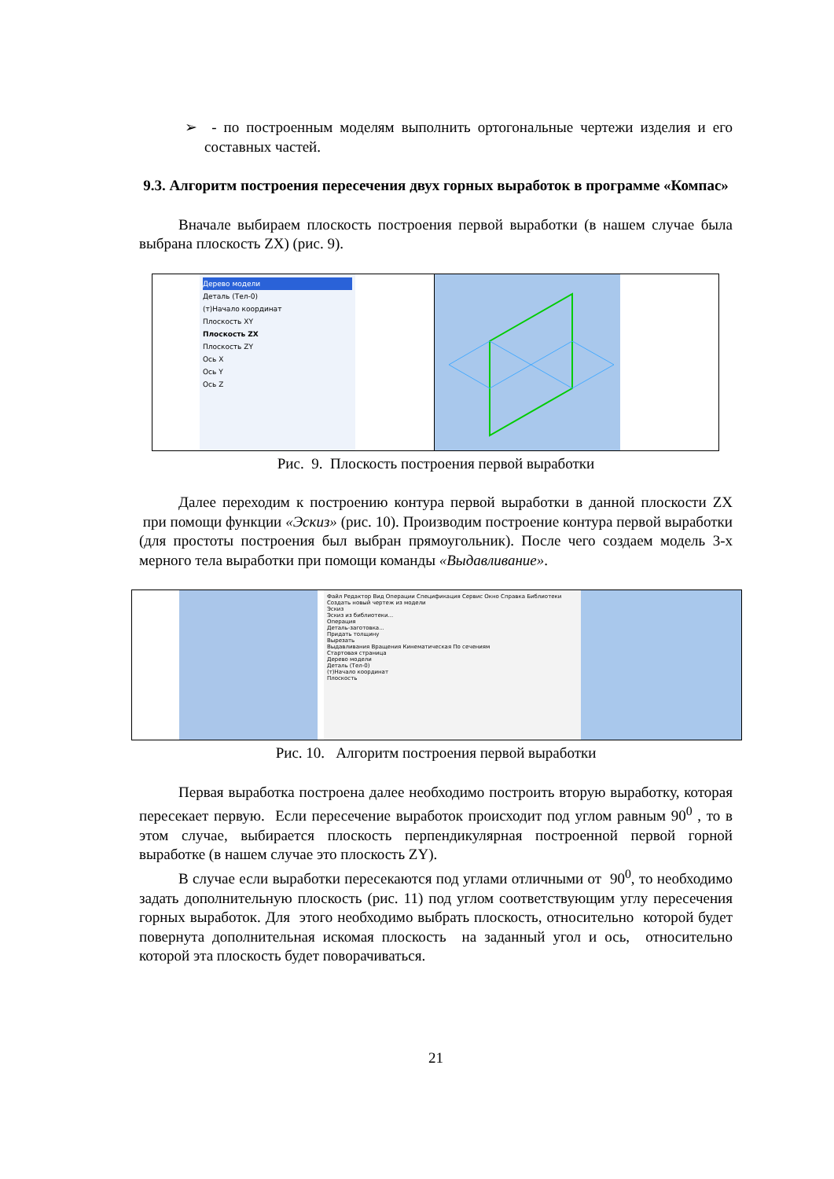➢ - по построенным моделям выполнить ортогональные чертежи изделия и его составных частей.
9.3. Алгоритм построения пересечения двух горных выработок в программе «Компас»
Вначале выбираем плоскость построения первой выработки (в нашем случае была выбрана плоскость ZX) (рис. 9).
Дерево модели
Деталь (Тел-0)
(т)Начало координат
Плоскость XY
Плоскость ZX
Плоскость ZY
Ось X
Ось Y
Ось Z
Рис. 9. Плоскость построения первой выработки
Далее переходим к построению контура первой выработки в данной плоскости ZX при помощи функции «Эскиз» (рис. 10). Производим построение контура первой выработки (для простоты построения был выбран прямоугольник). После чего создаем модель 3-х мерного тела выработки при помощи команды «Выдавливание».
Файл Редактор Вид Операции Спецификация Сервис Окно Справка Библиотеки
Создать новый чертеж из модели
Эскиз
Эскиз из библиотеки...
Операция
Деталь-заготовка...
Придать толщину
Вырезать
Выдавливания Вращения Кинематическая По сечениям
Стартовая страница
Дерево модели
Деталь (Тел-0)
(т)Начало координат
Плоскость
Рис. 10. Алгоритм построения первой выработки
Первая выработка построена далее необходимо построить вторую выработку, которая пересекает первую. Если пересечение выработок происходит под углом равным 90<sup>0</sup> , то в этом случае, выбирается плоскость перпендикулярная построенной первой горной выработке (в нашем случае это плоскость ZY).
В случае если выработки пересекаются под углами отличными от 90<sup>0</sup>, то необходимо задать дополнительную плоскость (рис. 11) под углом соответствующим углу пересечения горных выработок. Для этого необходимо выбрать плоскость, относительно которой будет повернута дополнительная искомая плоскость на заданный угол и ось, относительно которой эта плоскость будет поворачиваться.
21